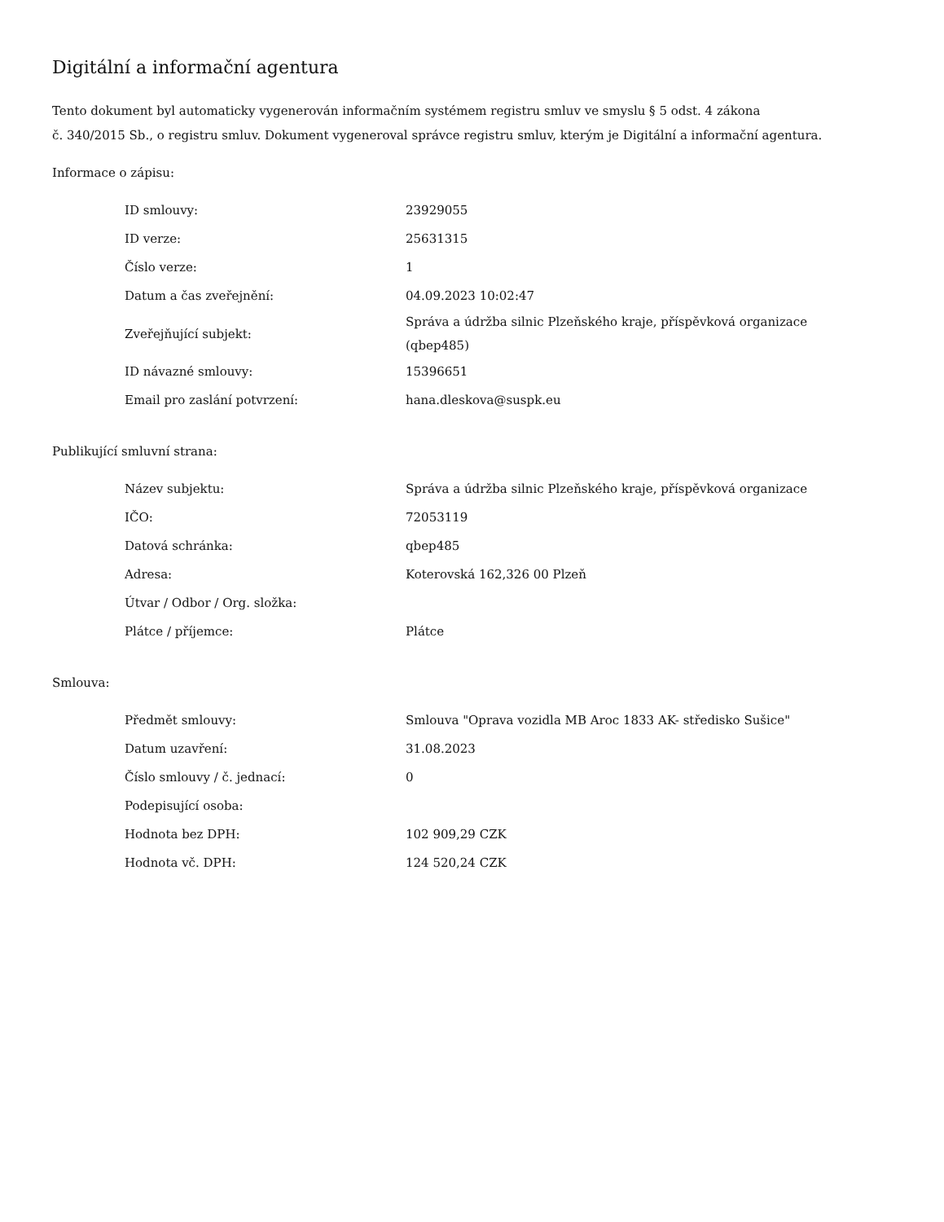Digitální a informační agentura
Tento dokument byl automaticky vygenerován informačním systémem registru smluv ve smyslu § 5 odst. 4 zákona
č. 340/2015 Sb., o registru smluv. Dokument vygeneroval správce registru smluv, kterým je Digitální a informační agentura.
Informace o zápisu:
| ID smlouvy: | 23929055 |
| ID verze: | 25631315 |
| Číslo verze: | 1 |
| Datum a čas zveřejnění: | 04.09.2023 10:02:47 |
| Zveřejňující subjekt: | Správa a údržba silnic Plzeňského kraje, příspěvková organizace (qbep485) |
| ID návazné smlouvy: | 15396651 |
| Email pro zaslání potvrzení: | hana.dleskova@suspk.eu |
Publikující smluvní strana:
| Název subjektu: | Správa a údržba silnic Plzeňského kraje, příspěvková organizace |
| IČO: | 72053119 |
| Datová schránka: | qbep485 |
| Adresa: | Koterovská 162,326 00 Plzeň |
| Útvar / Odbor / Org. složka: | |
| Plátce / příjemce: | Plátce |
Smlouva:
| Předmět smlouvy: | Smlouva "Oprava vozidla MB Aroc 1833 AK- středisko Sušice" |
| Datum uzavření: | 31.08.2023 |
| Číslo smlouvy / č. jednací: | 0 |
| Podepisující osoba: | |
| Hodnota bez DPH: | 102 909,29 CZK |
| Hodnota vč. DPH: | 124 520,24 CZK |